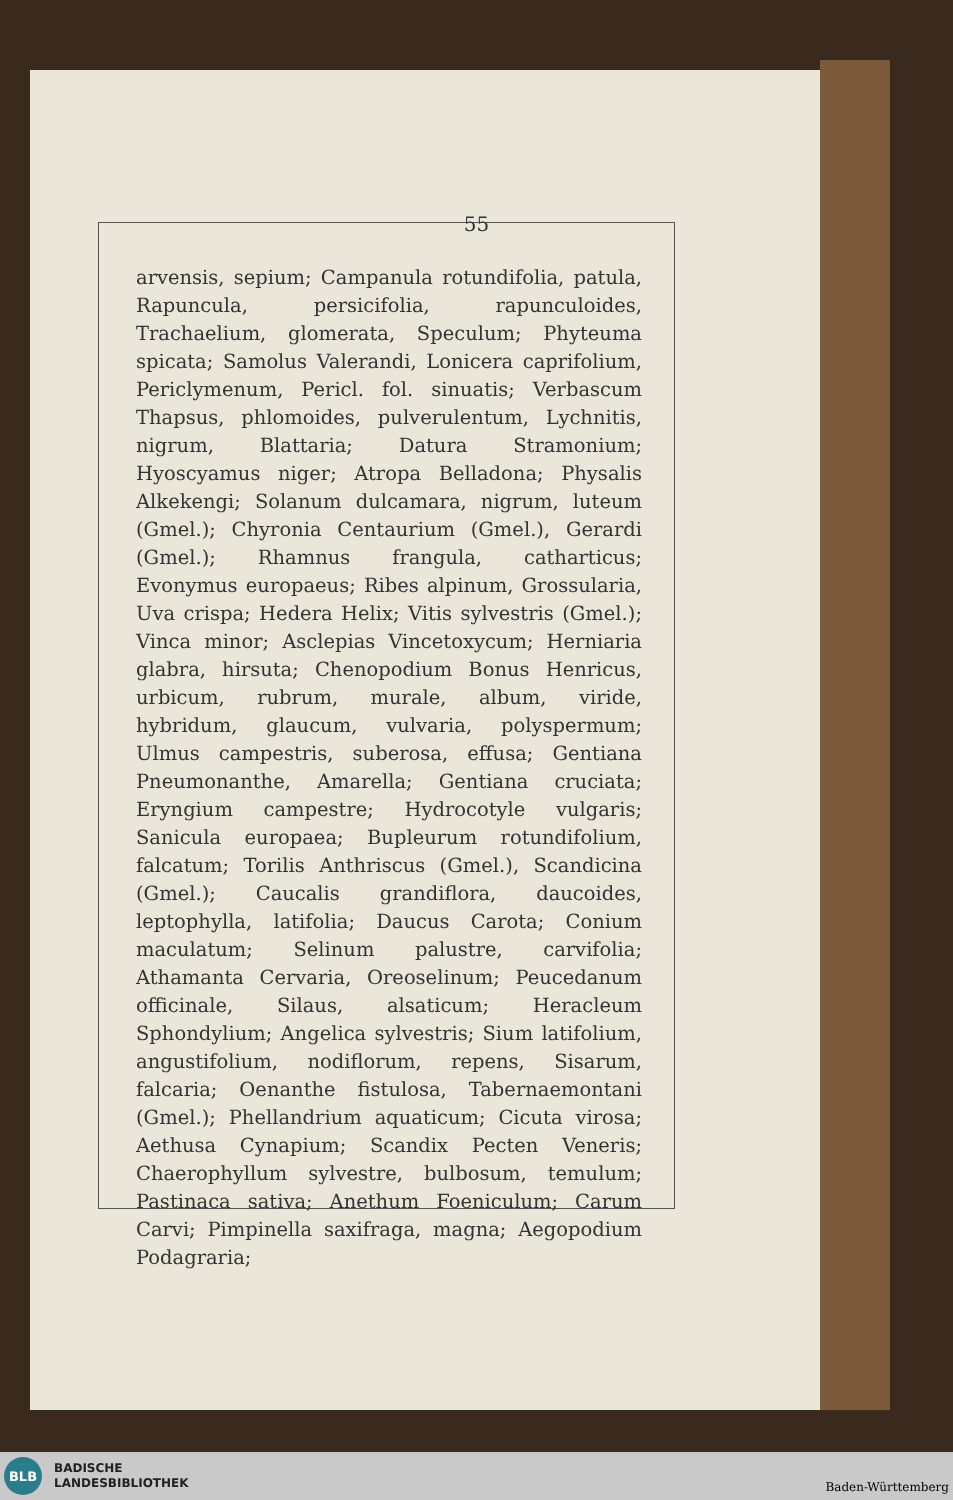55
arvensis, sepium; Campanula rotundifolia, patula, Rapuncula, persicifolia, rapunculoides, Trachaelium, glomerata, Speculum; Phyteuma spicata; Samolus Valerandi, Lonicera caprifolium, Periclymenum, Pericl. fol. sinuatis; Verbascum Thapsus, phlomoides, pulverulentum, Lychnitis, nigrum, Blattaria; Datura Stramonium; Hyoscyamus niger; Atropa Belladona; Physalis Alkekengi; Solanum dulcamara, nigrum, luteum (Gmel.); Chyronia Centaurium (Gmel.), Gerardi (Gmel.); Rhamnus frangula, catharticus; Evonymus europaeus; Ribes alpinum, Grossularia, Uva crispa; Hedera Helix; Vitis sylvestris (Gmel.); Vinca minor; Asclepias Vincetoxycum; Herniaria glabra, hirsuta; Chenopodium Bonus Henricus, urbicum, rubrum, murale, album, viride, hybridum, glaucum, vulvaria, polyspermum; Ulmus campestris, suberosa, effusa; Gentiana Pneumonanthe, Amarella; Gentiana cruciata; Eryngium campestre; Hydrocotyle vulgaris; Sanicula europaea; Bupleurum rotundifolium, falcatum; Torilis Anthriscus (Gmel.), Scandicina (Gmel.); Caucalis grandiflora, daucoides, leptophylla, latifolia; Daucus Carota; Conium maculatum; Selinum palustre, carvifolia; Athamanta Cervaria, Oreoselinum; Peucedanum officinale, Silaus, alsaticum; Heracleum Sphondylium; Angelica sylvestris; Sium latifolium, angustifolium, nodiflorum, repens, Sisarum, falcaria; Oenanthe fistulosa, Tabernaemontani (Gmel.); Phellandrium aquaticum; Cicuta virosa; Aethusa Cynapium; Scandix Pecten Veneris; Chaerophyllum sylvestre, bulbosum, temulum; Pastinaca sativa; Anethum Foeniculum; Carum Carvi; Pimpinella saxifraga, magna; Aegopodium Podagraria;
BLB
BADISCHE
LANDESBIBLIOTHEK
Baden-Württemberg